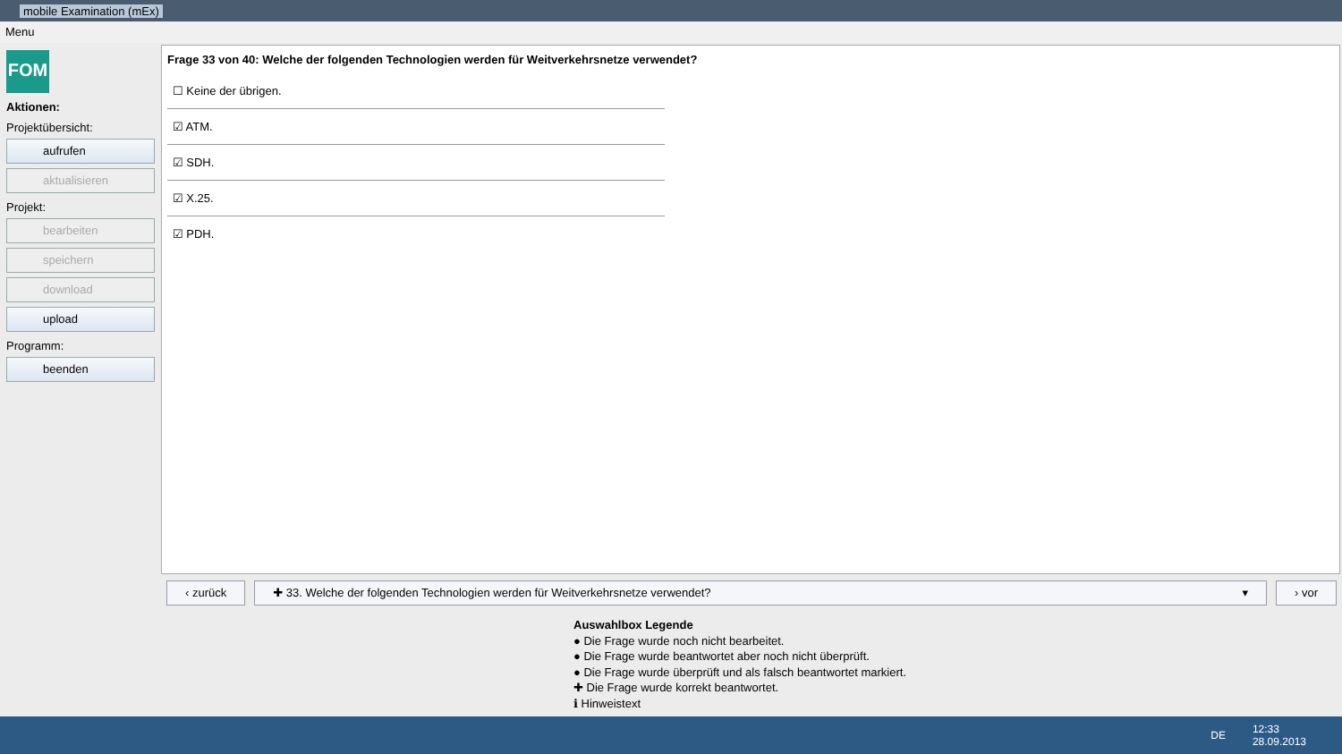mobile Examination (mEx)
Menu
FOM
Aktionen:
Projektübersicht:
aufrufen
aktualisieren
Projekt:
bearbeiten
speichern
download
upload
Programm:
beenden
Frage 33 von 40: Welche der folgenden Technologien werden für Weitverkehrsnetze verwendet?
☐ Keine der übrigen.
☑ ATM.
☑ SDH.
☑ X.25.
☑ PDH.
‹ zurück ✚ 33. Welche der folgenden Technologien werden für Weitverkehrsnetze verwendet? ▾
› vor
Auswahlbox Legende
● Die Frage wurde noch nicht bearbeitet.
● Die Frage wurde beantwortet aber noch nicht überprüft.
● Die Frage wurde überprüft und als falsch beantwortet markiert.
✚ Die Frage wurde korrekt beantwortet.
ℹ Hinweistext
DE 12:33
28.09.2013